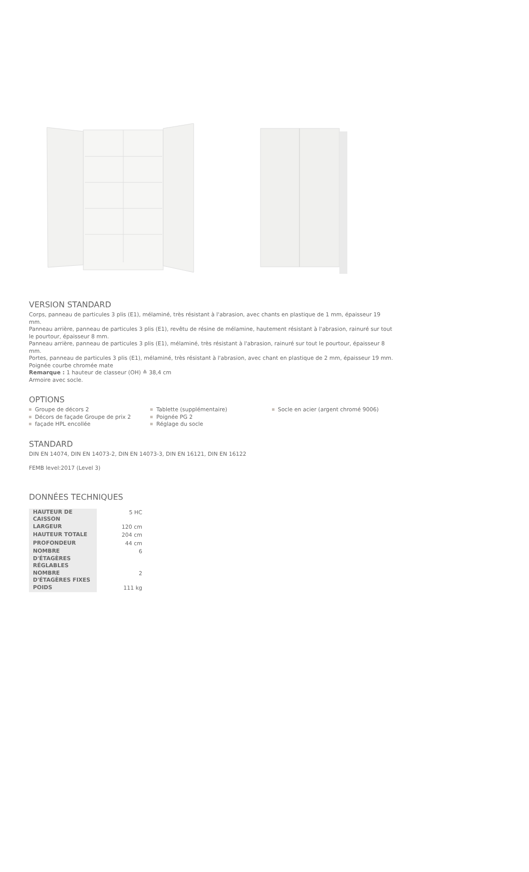VERSION STANDARD
Corps, panneau de particules 3 plis (E1), mélaminé, très résistant à l'abrasion, avec chants en plastique de 1 mm, épaisseur 19 mm.
Panneau arrière, panneau de particules 3 plis (E1), revêtu de résine de mélamine, hautement résistant à l'abrasion, rainuré sur tout le pourtour, épaisseur 8 mm.
Panneau arrière, panneau de particules 3 plis (E1), mélaminé, très résistant à l'abrasion, rainuré sur tout le pourtour, épaisseur 8 mm.
Portes, panneau de particules 3 plis (E1), mélaminé, très résistant à l'abrasion, avec chant en plastique de 2 mm, épaisseur 19 mm.
Poignée courbe chromée mate
Remarque : 1 hauteur de classeur (OH) ≙ 38,4 cm
Armoire avec socle.
OPTIONS
Groupe de décors 2
Décors de façade Groupe de prix 2
façade HPL encollée
Tablette (supplémentaire)
Poignée PG 2
Réglage du socle
Socle en acier (argent chromé 9006)
STANDARD
DIN EN 14074, DIN EN 14073-2, DIN EN 14073-3, DIN EN 16121, DIN EN 16122
FEMB level:2017 (Level 3)
DONNÉES TECHNIQUES
| HAUTEUR DE CAISSON | 5 HC |
| LARGEUR | 120 cm |
| HAUTEUR TOTALE | 204 cm |
| PROFONDEUR | 44 cm |
| NOMBRE D'ÉTAGÈRES RÉGLABLES | 6 |
| NOMBRE D'ÉTAGÈRES FIXES | 2 |
| POIDS | 111 kg |